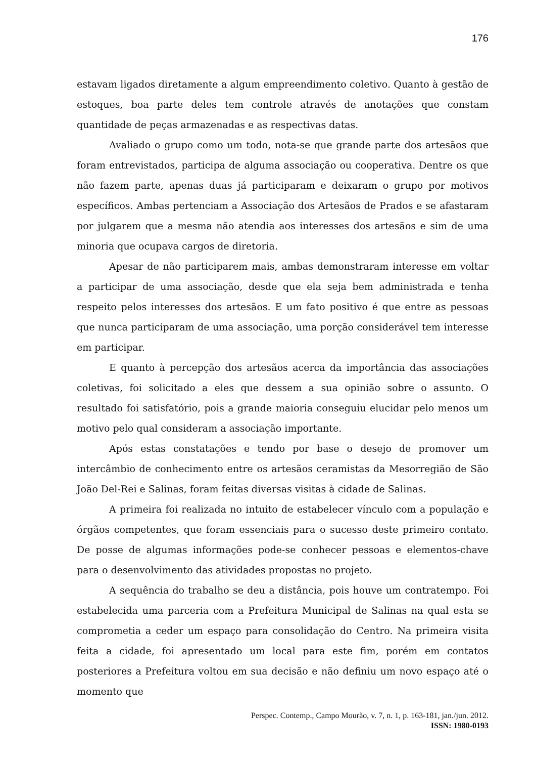176
estavam ligados diretamente a algum empreendimento coletivo. Quanto à gestão de estoques, boa parte deles tem controle através de anotações que constam quantidade de peças armazenadas e as respectivas datas.
Avaliado o grupo como um todo, nota-se que grande parte dos artesãos que foram entrevistados, participa de alguma associação ou cooperativa. Dentre os que não fazem parte, apenas duas já participaram e deixaram o grupo por motivos específicos. Ambas pertenciam a Associação dos Artesãos de Prados e se afastaram por julgarem que a mesma não atendia aos interesses dos artesãos e sim de uma minoria que ocupava cargos de diretoria.
Apesar de não participarem mais, ambas demonstraram interesse em voltar a participar de uma associação, desde que ela seja bem administrada e tenha respeito pelos interesses dos artesãos. E um fato positivo é que entre as pessoas que nunca participaram de uma associação, uma porção considerável tem interesse em participar.
E quanto à percepção dos artesãos acerca da importância das associações coletivas, foi solicitado a eles que dessem a sua opinião sobre o assunto. O resultado foi satisfatório, pois a grande maioria conseguiu elucidar pelo menos um motivo pelo qual consideram a associação importante.
Após estas constatações e tendo por base o desejo de promover um intercâmbio de conhecimento entre os artesãos ceramistas da Mesorregião de São João Del-Rei e Salinas, foram feitas diversas visitas à cidade de Salinas.
A primeira foi realizada no intuito de estabelecer vínculo com a população e órgãos competentes, que foram essenciais para o sucesso deste primeiro contato. De posse de algumas informações pode-se conhecer pessoas e elementos-chave para o desenvolvimento das atividades propostas no projeto.
A sequência do trabalho se deu a distância, pois houve um contratempo. Foi estabelecida uma parceria com a Prefeitura Municipal de Salinas na qual esta se comprometia a ceder um espaço para consolidação do Centro. Na primeira visita feita a cidade, foi apresentado um local para este fim, porém em contatos posteriores a Prefeitura voltou em sua decisão e não definiu um novo espaço até o momento que
Perspec. Contemp., Campo Mourão, v. 7, n. 1, p. 163-181, jan./jun. 2012.
ISSN: 1980-0193